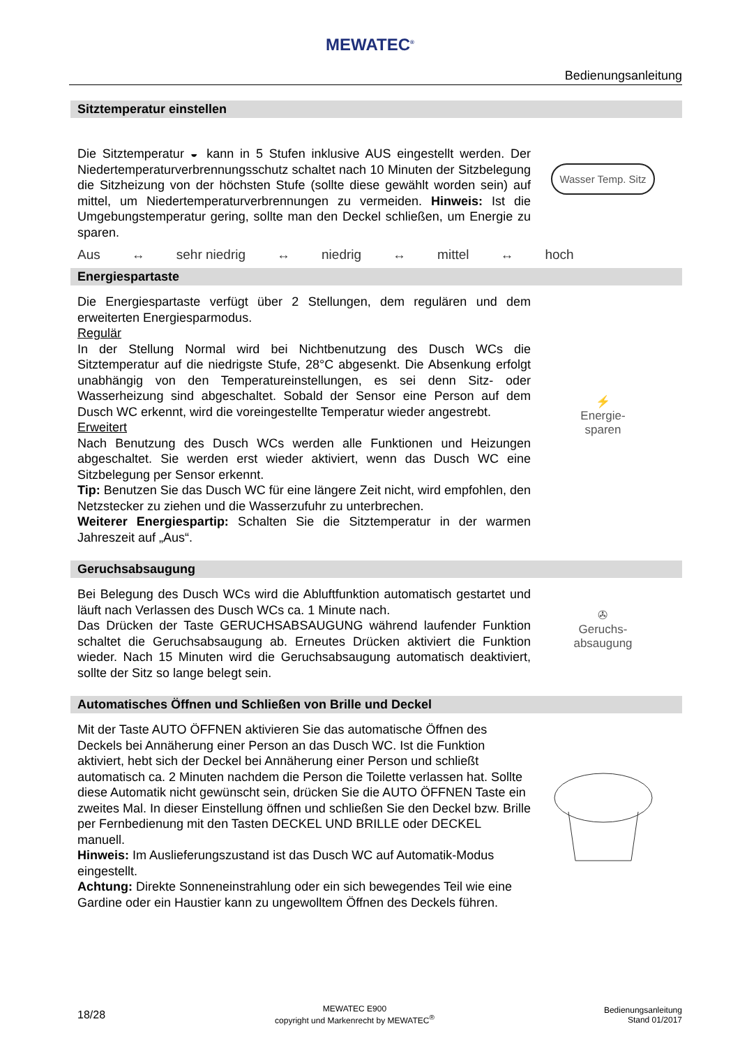MEWATEC<sup>®</sup>
Bedienungsanleitung
Sitztemperatur einstellen
Die Sitztemperatur ◒ kann in 5 Stufen inklusive AUS eingestellt werden. Der Niedertemperaturverbrennungsschutz schaltet nach 10 Minuten der Sitzbelegung die Sitzheizung von der höchsten Stufe (sollte diese gewählt worden sein) auf mittel, um Niedertemperaturverbrennungen zu vermeiden. Hinweis: Ist die Umgebungstemperatur gering, sollte man den Deckel schließen, um Energie zu sparen.
Wasser Temp. Sitz
Aus ↔ sehr niedrig ↔ niedrig ↔ mittel ↔ hoch
Energiespartaste
Die Energiespartaste verfügt über 2 Stellungen, dem regulären und dem erweiterten Energiesparmodus.
Regulär
In der Stellung Normal wird bei Nichtbenutzung des Dusch WCs die Sitztemperatur auf die niedrigste Stufe, 28°C abgesenkt. Die Absenkung erfolgt unabhängig von den Temperatureinstellungen, es sei denn Sitz- oder Wasserheizung sind abgeschaltet. Sobald der Sensor eine Person auf dem Dusch WC erkennt, wird die voreingestellte Temperatur wieder angestrebt.
Erweitert
Nach Benutzung des Dusch WCs werden alle Funktionen und Heizungen abgeschaltet. Sie werden erst wieder aktiviert, wenn das Dusch WC eine Sitzbelegung per Sensor erkennt.
Tip: Benutzen Sie das Dusch WC für eine längere Zeit nicht, wird empfohlen, den Netzstecker zu ziehen und die Wasserzufuhr zu unterbrechen.
Weiterer Energiespartip: Schalten Sie die Sitztemperatur in der warmen Jahreszeit auf „Aus“.
⚡
Energie-
sparen
Geruchsabsaugung
Bei Belegung des Dusch WCs wird die Abluftfunktion automatisch gestartet und läuft nach Verlassen des Dusch WCs ca. 1 Minute nach.
Das Drücken der Taste GERUCHSABSAUGUNG während laufender Funktion schaltet die Geruchsabsaugung ab. Erneutes Drücken aktiviert die Funktion wieder. Nach 15 Minuten wird die Geruchsabsaugung automatisch deaktiviert, sollte der Sitz so lange belegt sein.
✇
Geruchs-
absaugung
Automatisches Öffnen und Schließen von Brille und Deckel
Mit der Taste AUTO ÖFFNEN aktivieren Sie das automatische Öffnen des Deckels bei Annäherung einer Person an das Dusch WC. Ist die Funktion aktiviert, hebt sich der Deckel bei Annäherung einer Person und schließt automatisch ca. 2 Minuten nachdem die Person die Toilette verlassen hat. Sollte diese Automatik nicht gewünscht sein, drücken Sie die AUTO ÖFFNEN Taste ein zweites Mal. In dieser Einstellung öffnen und schließen Sie den Deckel bzw. Brille per Fernbedienung mit den Tasten DECKEL UND BRILLE oder DECKEL manuell.
Hinweis: Im Auslieferungszustand ist das Dusch WC auf Automatik-Modus eingestellt.
Achtung: Direkte Sonneneinstrahlung oder ein sich bewegendes Teil wie eine Gardine oder ein Haustier kann zu ungewolltem Öffnen des Deckels führen.
18/28 MEWATEC E900
copyright und Markenrecht by MEWATEC<sup>®</sup> Bedienungsanleitung
Stand 01/2017